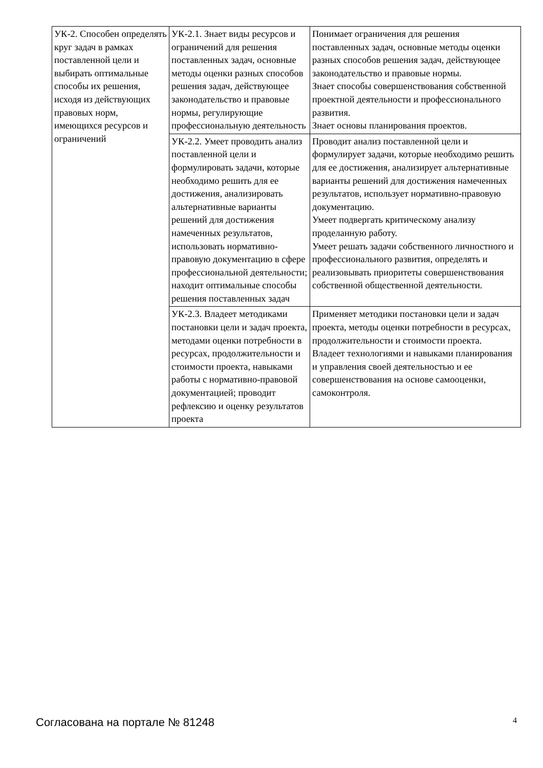| УК-2. Способен определять круг задач в рамках поставленной цели и выбирать оптимальные способы их решения, исходя из действующих правовых норм, имеющихся ресурсов и ограничений | УК-2.1. Знает виды ресурсов и ограничений для решения поставленных задач, основные методы оценки разных способов решения задач, действующее законодательство и правовые нормы, регулирующие профессиональную деятельность | Понимает ограничения для решения поставленных задач, основные методы оценки разных способов решения задач, действующее законодательство и правовые нормы. Знает способы совершенствования собственной проектной деятельности и профессионального развития. Знает основы планирования проектов. |
| | УК-2.2. Умеет проводить анализ поставленной цели и формулировать задачи, которые необходимо решить для ее достижения, анализировать альтернативные варианты решений для достижения намеченных результатов, использовать нормативно-правовую документацию в сфере профессиональной деятельности; находит оптимальные способы решения поставленных задач | Проводит анализ поставленной цели и формулирует задачи, которые необходимо решить для ее достижения, анализирует альтернативные варианты решений для достижения намеченных результатов, использует нормативно-правовую документацию. Умеет подвергать критическому анализу проделанную работу. Умеет решать задачи собственного личностного и профессионального развития, определять и реализовывать приоритеты совершенствования собственной общественной деятельности. |
| | УК-2.3. Владеет методиками постановки цели и задач проекта, методами оценки потребности в ресурсах, продолжительности и стоимости проекта, навыками работы с нормативно-правовой документацией; проводит рефлексию и оценку результатов проекта | Применяет методики постановки цели и задач проекта, методы оценки потребности в ресурсах, продолжительности и стоимости проекта. Владеет технологиями и навыками планирования и управления своей деятельностью и ее совершенствования на основе самооценки, самоконтроля. |
Согласована на портале № 81248 4